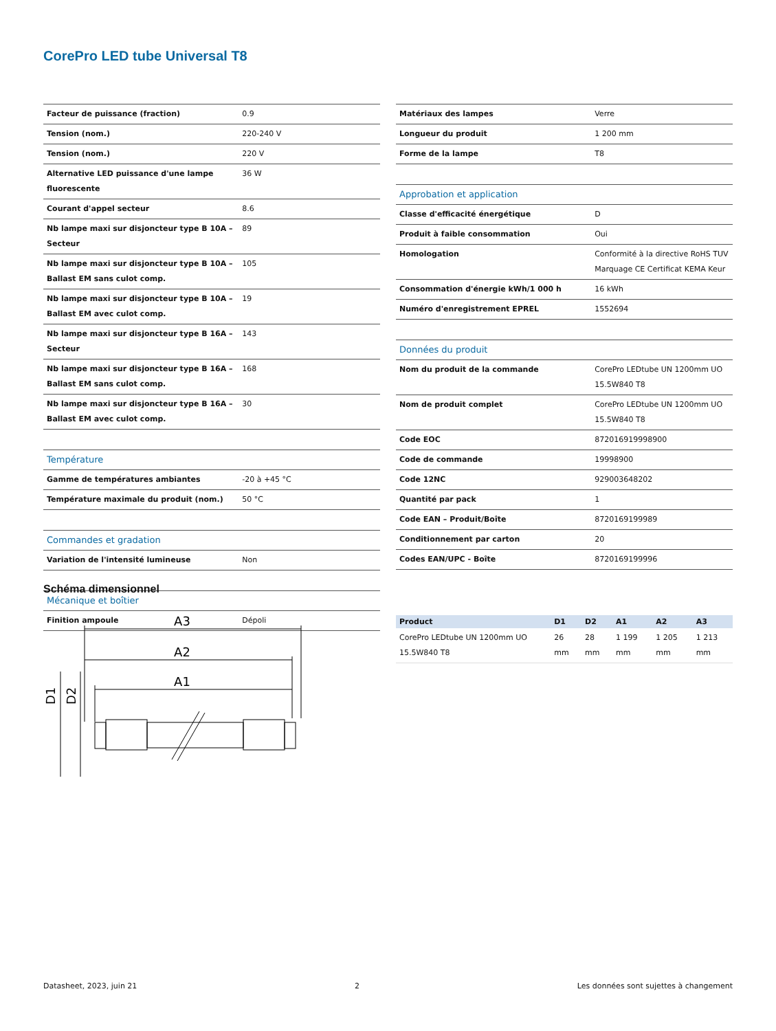CorePro LED tube Universal T8
| Facteur de puissance (fraction) | 0.9 |
| Tension (nom.) | 220-240 V |
| Tension (nom.) | 220 V |
| Alternative LED puissance d'une lampe fluorescente | 36 W |
| Courant d'appel secteur | 8.6 |
| Nb lampe maxi sur disjoncteur type B 10A – Secteur | 89 |
| Nb lampe maxi sur disjoncteur type B 10A – Ballast EM sans culot comp. | 105 |
| Nb lampe maxi sur disjoncteur type B 10A – Ballast EM avec culot comp. | 19 |
| Nb lampe maxi sur disjoncteur type B 16A – Secteur | 143 |
| Nb lampe maxi sur disjoncteur type B 16A – Ballast EM sans culot comp. | 168 |
| Nb lampe maxi sur disjoncteur type B 16A – Ballast EM avec culot comp. | 30 |
| Température | |
| Gamme de températures ambiantes | -20 à +45 °C |
| Température maximale du produit (nom.) | 50 °C |
| Commandes et gradation | |
| Variation de l'intensité lumineuse | Non |
| Mécanique et boîtier | |
| Finition ampoule | Dépoli |
| Matériaux des lampes | Verre |
| Longueur du produit | 1 200 mm |
| Forme de la lampe | T8 |
| Approbation et application | |
| Classe d'efficacité énergétique | D |
| Produit à faible consommation | Oui |
| Homologation | Conformité à la directive RoHS TUV Marquage CE Certificat KEMA Keur |
| Consommation d'énergie kWh/1 000 h | 16 kWh |
| Numéro d'enregistrement EPREL | 1552694 |
| Données du produit | |
| Nom du produit de la commande | CorePro LEDtube UN 1200mm UO 15.5W840 T8 |
| Nom de produit complet | CorePro LEDtube UN 1200mm UO 15.5W840 T8 |
| Code EOC | 872016919998900 |
| Code de commande | 19998900 |
| Code 12NC | 929003648202 |
| Quantité par pack | 1 |
| Code EAN – Produit/Boîte | 8720169199989 |
| Conditionnement par carton | 20 |
| Codes EAN/UPC - Boîte | 8720169199996 |
Schéma dimensionnel
A3
A2
A1
D1
D2
| Product | D1 | D2 | A1 | A2 | A3 |
| --- | --- | --- | --- | --- | --- |
| CorePro LEDtube UN 1200mm UO 15.5W840 T8 | 26 mm | 28 mm | 1 199 mm | 1 205 mm | 1 213 mm |
Datasheet, 2023, juin 21 2 Les données sont sujettes à changement